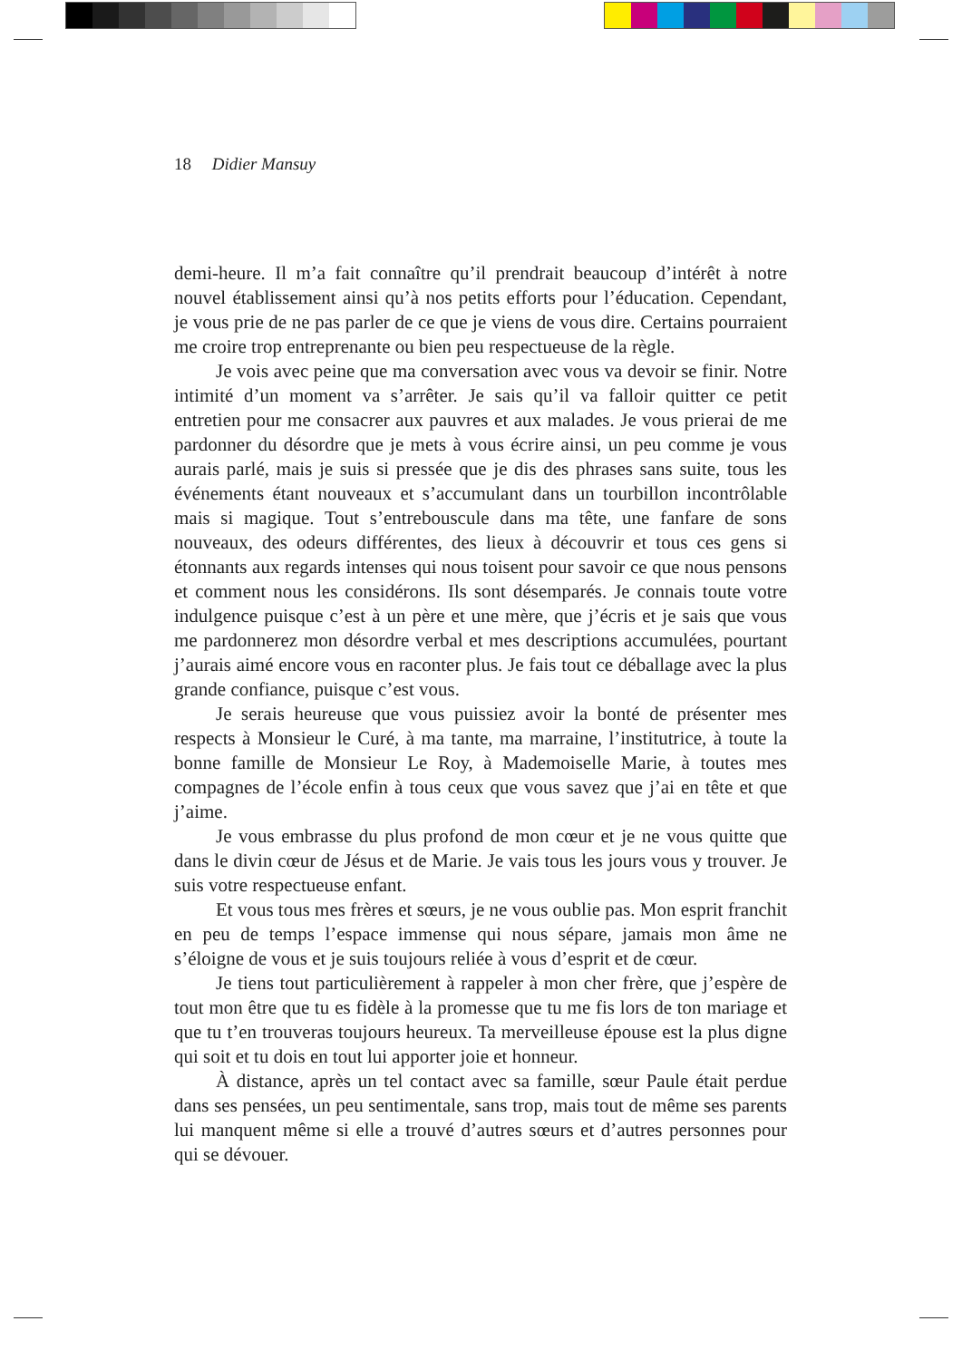18 Didier Mansuy
demi-heure. Il m’a fait connaître qu’il prendrait beaucoup d’intérêt à notre nouvel établissement ainsi qu’à nos petits efforts pour l’éducation. Cependant, je vous prie de ne pas parler de ce que je viens de vous dire. Certains pourraient me croire trop entreprenante ou bien peu respectueuse de la règle.
Je vois avec peine que ma conversation avec vous va devoir se finir. Notre intimité d’un moment va s’arrêter. Je sais qu’il va falloir quitter ce petit entretien pour me consacrer aux pauvres et aux malades. Je vous prierai de me pardonner du désordre que je mets à vous écrire ainsi, un peu comme je vous aurais parlé, mais je suis si pressée que je dis des phrases sans suite, tous les événements étant nouveaux et s’accumulant dans un tourbillon incontrôlable mais si magique. Tout s’entrebouscule dans ma tête, une fanfare de sons nouveaux, des odeurs différentes, des lieux à découvrir et tous ces gens si étonnants aux regards intenses qui nous toisent pour savoir ce que nous pensons et comment nous les considérons. Ils sont désemparés. Je connais toute votre indulgence puisque c’est à un père et une mère, que j’écris et je sais que vous me pardonnerez mon désordre verbal et mes descriptions accumulées, pourtant j’aurais aimé encore vous en raconter plus. Je fais tout ce déballage avec la plus grande confiance, puisque c’est vous.
Je serais heureuse que vous puissiez avoir la bonté de présenter mes respects à Monsieur le Curé, à ma tante, ma marraine, l’institutrice, à toute la bonne famille de Monsieur Le Roy, à Mademoiselle Marie, à toutes mes compagnes de l’école enfin à tous ceux que vous savez que j’ai en tête et que j’aime.
Je vous embrasse du plus profond de mon cœur et je ne vous quitte que dans le divin cœur de Jésus et de Marie. Je vais tous les jours vous y trouver. Je suis votre respectueuse enfant.
Et vous tous mes frères et sœurs, je ne vous oublie pas. Mon esprit franchit en peu de temps l’espace immense qui nous sépare, jamais mon âme ne s’éloigne de vous et je suis toujours reliée à vous d’esprit et de cœur.
Je tiens tout particulièrement à rappeler à mon cher frère, que j’espère de tout mon être que tu es fidèle à la promesse que tu me fis lors de ton mariage et que tu t’en trouveras toujours heureux. Ta merveilleuse épouse est la plus digne qui soit et tu dois en tout lui apporter joie et honneur.
À distance, après un tel contact avec sa famille, sœur Paule était perdue dans ses pensées, un peu sentimentale, sans trop, mais tout de même ses parents lui manquent même si elle a trouvé d’autres sœurs et d’autres personnes pour qui se dévouer.